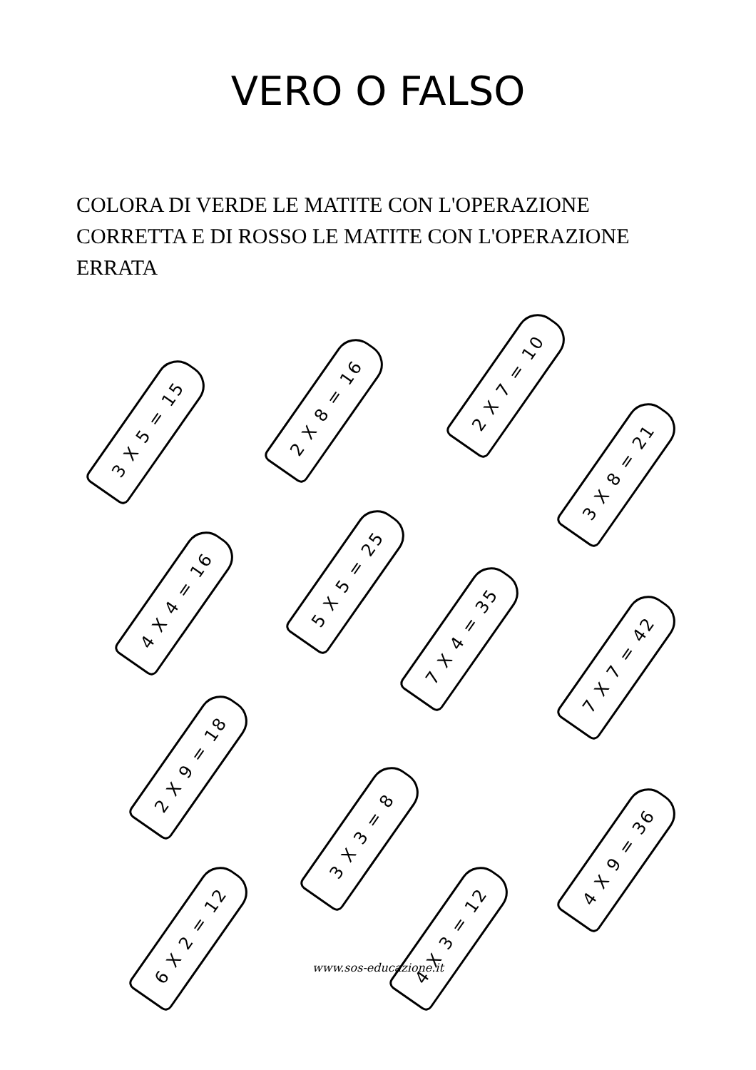VERO O FALSO
COLORA DI VERDE LE MATITE CON L'OPERAZIONE CORRETTA E DI ROSSO LE MATITE CON L'OPERAZIONE ERRATA
3 X 5 = 15
2 X 8 = 16
2 X 7 = 10
3 X 8 = 21
4 X 4 = 16
5 X 5 = 25
7 X 4 = 35
7 X 7 = 42
2 X 9 = 18
3 X 3 = 8
4 X 9 = 36
6 X 2 = 12 4 X 3 = 12
www.sos-educazione.it